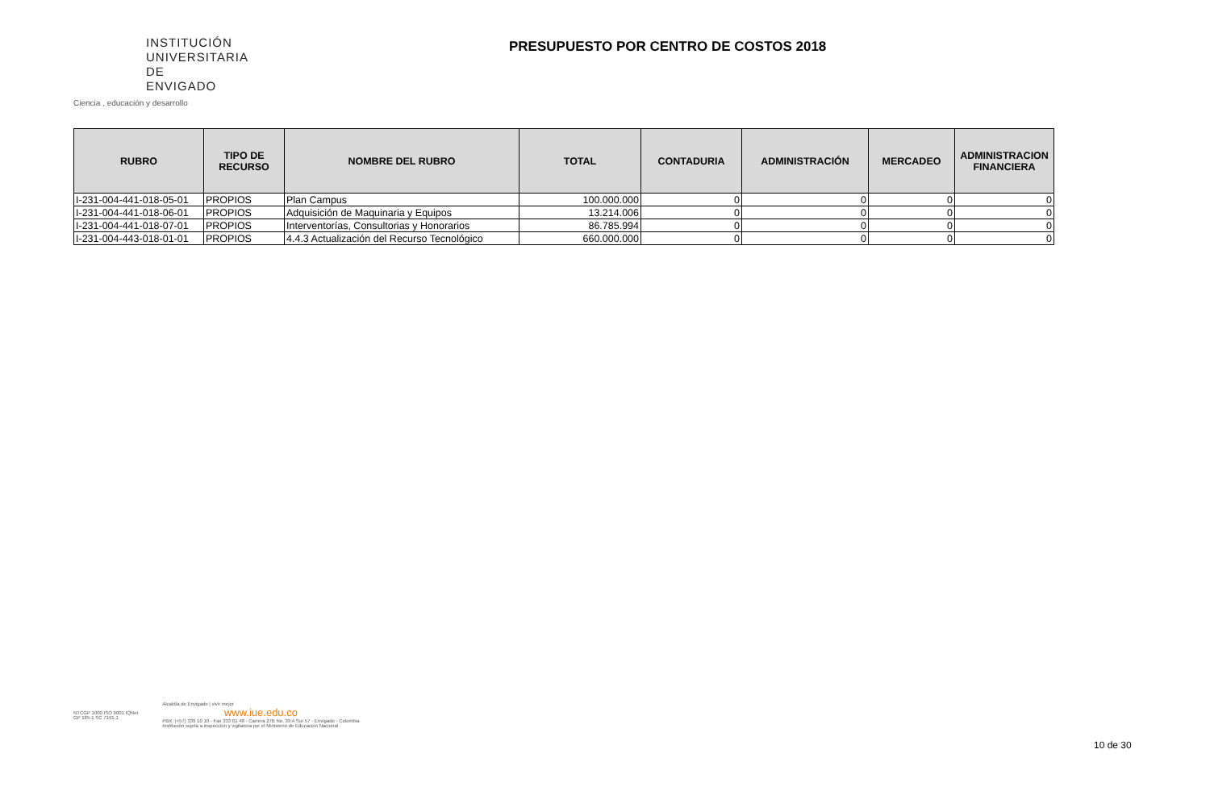INSTITUCIÓN
UNIVERSITARIA
DE ENVIGADO
Ciencia , educación y desarrollo
PRESUPUESTO POR CENTRO DE COSTOS 2018
| RUBRO | TIPO DE RECURSO | NOMBRE DEL RUBRO | TOTAL | CONTADURIA | ADMINISTRACIÓN | MERCADEO | ADMINISTRACION FINANCIERA |
| --- | --- | --- | --- | --- | --- | --- | --- |
| I-231-004-441-018-05-01 | PROPIOS | Plan Campus | 100.000.000 | 0 | 0 | 0 | 0 |
| I-231-004-441-018-06-01 | PROPIOS | Adquisición de Maquinaria y Equipos | 13.214.006 | 0 | 0 | 0 | 0 |
| I-231-004-441-018-07-01 | PROPIOS | Interventorías, Consultorias y Honorarios | 86.785.994 | 0 | 0 | 0 | 0 |
| I-231-004-443-018-01-01 | PROPIOS | 4.4.3 Actualización del Recurso Tecnológico | 660.000.000 | 0 | 0 | 0 | 0 |
NTCGP 1000 ISO 9001 IQNet
GP 185-1 SC 7191-1
Alcaldía de Envigado | vivir mejor
www.iue.edu.co
PBX: (+57) 339 10 10 - Fax 333 01 48 - Carrera 27B No. 39 A Sur 57 - Envigado - Colombia
Institución sujeta a inspección y vigilancia por el Ministerio de Educación Nacional
10 de 30